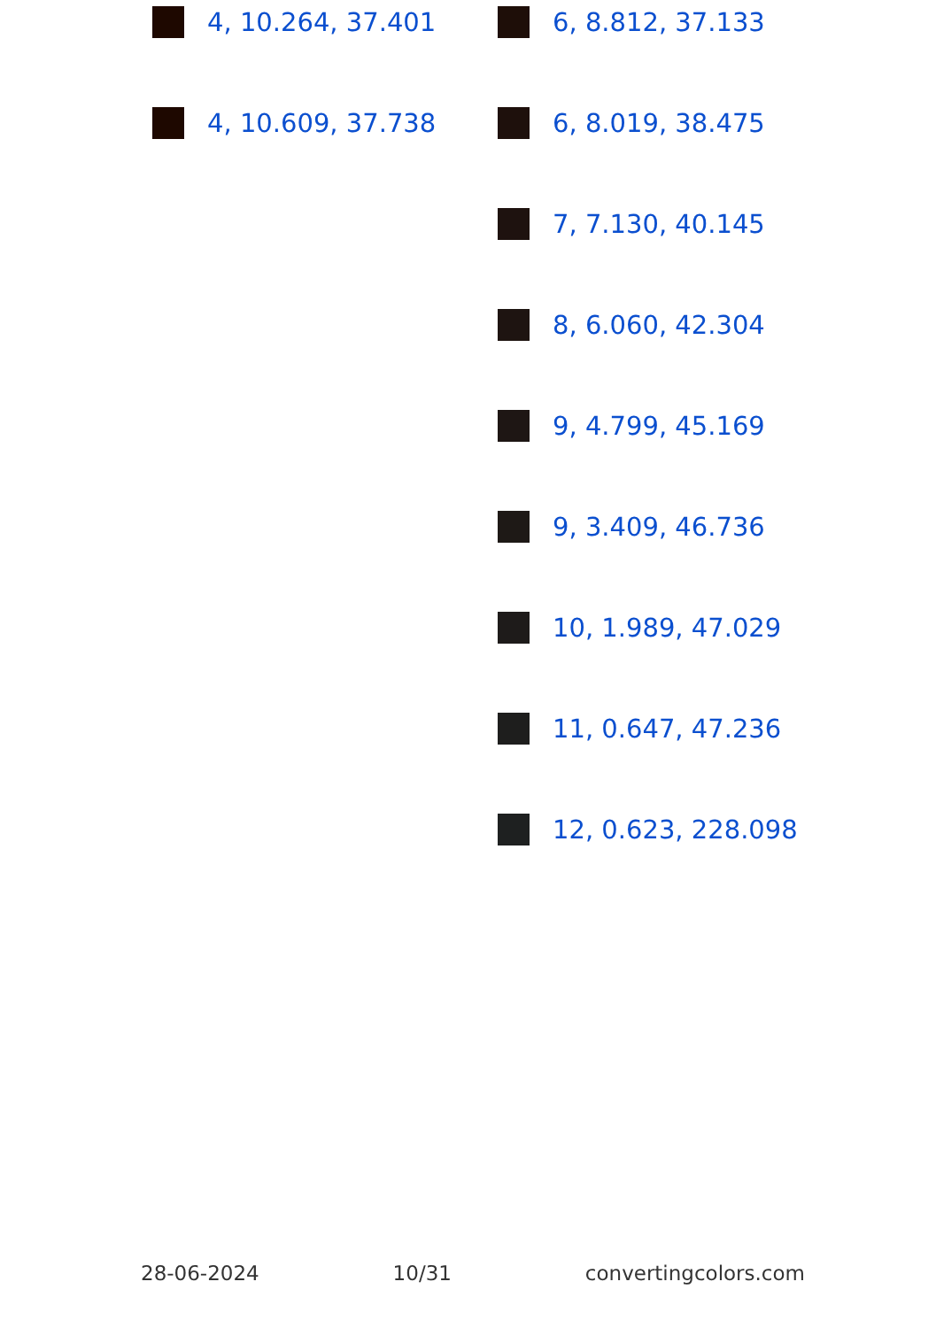4, 10.264, 37.401
4, 10.609, 37.738
6, 8.812, 37.133
6, 8.019, 38.475
7, 7.130, 40.145
8, 6.060, 42.304
9, 4.799, 45.169
9, 3.409, 46.736
10, 1.989, 47.029
11, 0.647, 47.236
12, 0.623, 228.098
28-06-2024 10/31 convertingcolors.com